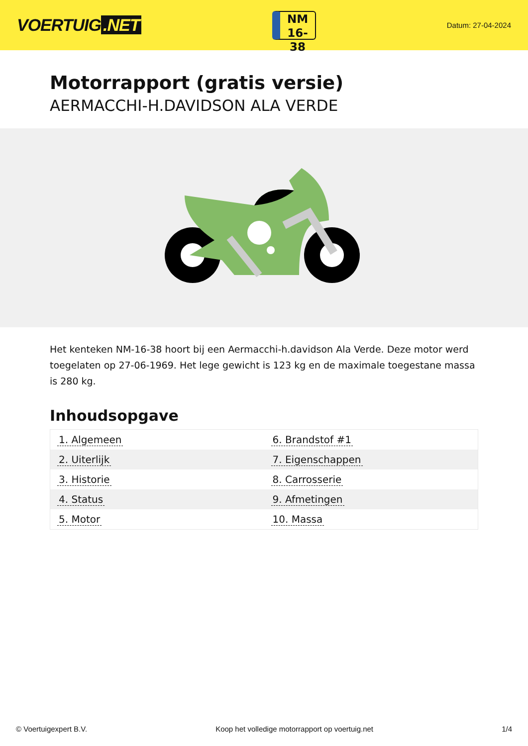VOERTUIG.NET
NM
16-38
Datum: 27-04-2024
Motorrapport (gratis versie)
AERMACCHI-H.DAVIDSON ALA VERDE
Het kenteken NM-16-38 hoort bij een Aermacchi-h.davidson Ala Verde. Deze motor werd toegelaten op 27-06-1969. Het lege gewicht is 123 kg en de maximale toegestane massa is 280 kg.
Inhoudsopgave
| 1. Algemeen | 6. Brandstof #1 |
| 2. Uiterlijk | 7. Eigenschappen |
| 3. Historie | 8. Carrosserie |
| 4. Status | 9. Afmetingen |
| 5. Motor | 10. Massa |
© Voertuigexpert B.V. Koop het volledige motorrapport op voertuig.net 1/4